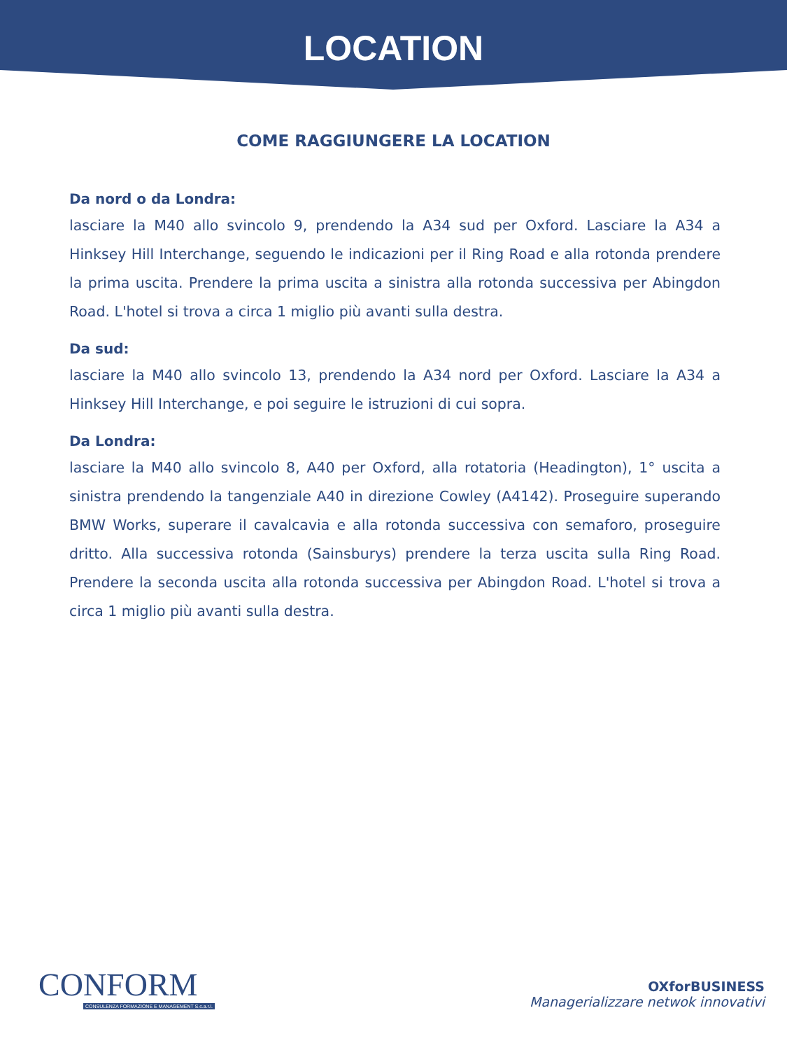LOCATION
COME RAGGIUNGERE LA LOCATION
Da nord o da Londra:
lasciare la M40 allo svincolo 9, prendendo la A34 sud per Oxford. Lasciare la A34 a Hinksey Hill Interchange, seguendo le indicazioni per il Ring Road e alla rotonda prendere la prima uscita. Prendere la prima uscita a sinistra alla rotonda successiva per Abingdon Road. L'hotel si trova a circa 1 miglio più avanti sulla destra.
Da sud:
lasciare la M40 allo svincolo 13, prendendo la A34 nord per Oxford. Lasciare la A34 a Hinksey Hill Interchange, e poi seguire le istruzioni di cui sopra.
Da Londra:
lasciare la M40 allo svincolo 8, A40 per Oxford, alla rotatoria (Headington), 1° uscita a sinistra prendendo la tangenziale A40 in direzione Cowley (A4142). Proseguire superando BMW Works, superare il cavalcavia e alla rotonda successiva con semaforo, proseguire dritto. Alla successiva rotonda (Sainsburys) prendere la terza uscita sulla Ring Road. Prendere la seconda uscita alla rotonda successiva per Abingdon Road. L'hotel si trova a circa 1 miglio più avanti sulla destra.
CONFORM
CONSULENZA FORMAZIONE E MANAGEMENT S.c.a.r.l.
OXforBUSINESS
Managerializzare netwok innovativi